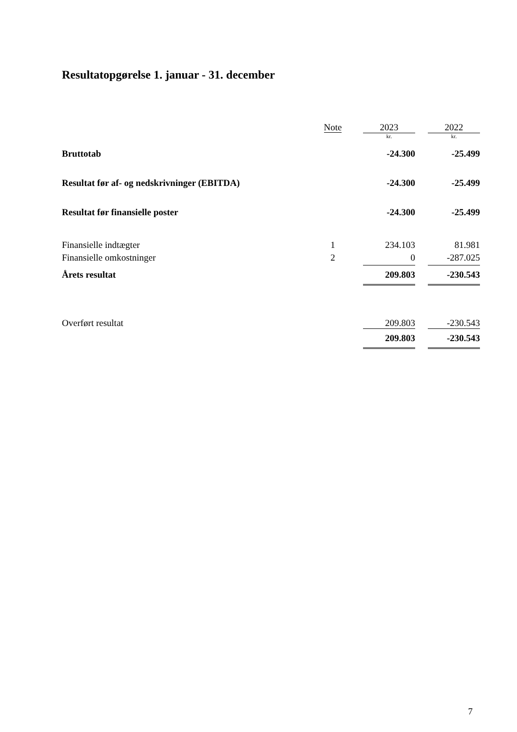Resultatopgørelse 1. januar - 31. december
| | Note | | 2023 | | 2022 |
| --- | --- | --- | --- | --- | --- |
| | | | kr. | | kr. |
| Bruttotab | | | -24.300 | | -25.499 |
| Resultat før af- og nedskrivninger (EBITDA) | | | -24.300 | | -25.499 |
| Resultat før finansielle poster | | | -24.300 | | -25.499 |
| Finansielle indtægter | 1 | | 234.103 | | 81.981 |
| Finansielle omkostninger | 2 | | 0 | | -287.025 |
| Årets resultat | | | 209.803 | | -230.543 |
| Overført resultat | | | 209.803 | | -230.543 |
| | | | 209.803 | | -230.543 |
7